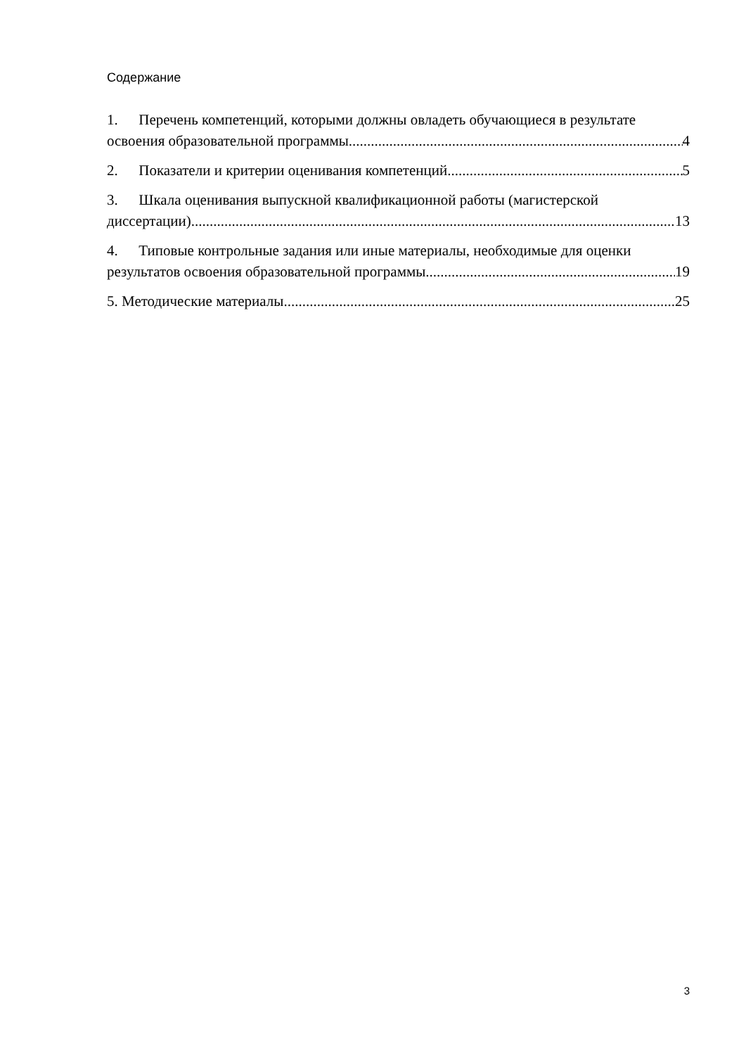Содержание
1. Перечень компетенций, которыми должны овладеть обучающиеся в результате
освоения образовательной программы 4
2. Показатели и критерии оценивания компетенций 5
3. Шкала оценивания выпускной квалификационной работы (магистерской
диссертации) 13
4. Типовые контрольные задания или иные материалы, необходимые для оценки
результатов освоения образовательной программы 19
5. Методические материалы 25
3